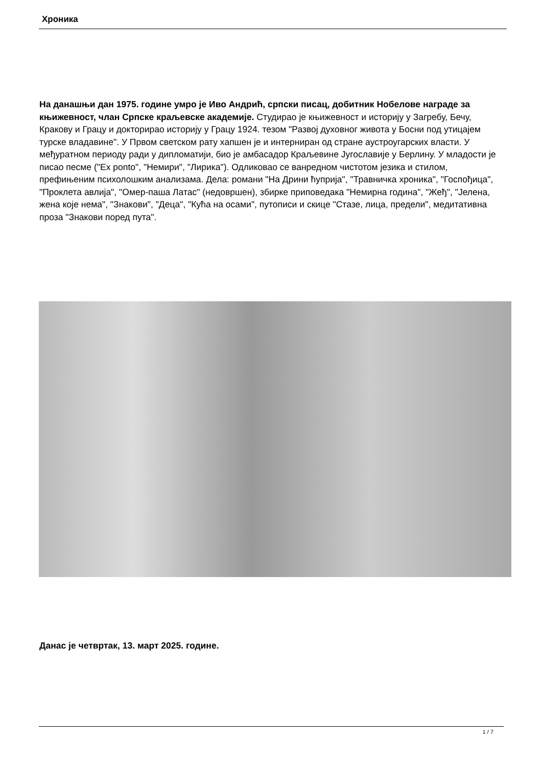Хроника
На данашњи дан 1975. године умро је Иво Андрић, српски писац, добитник Нобелове награде за књижевност, члан Српске краљевске академије. Студирао је књижевност и историју у Загребу, Бечу, Кракову и Грацу и докторирао историју у Грацу 1924. тезом "Развој духовног живота у Босни под утицајем турске владавине". У Првом светском рату хапшен је и интерниран од стране аустроугарских власти. У међуратном периоду ради у дипломатији, био је амбасадор Краљевине Југославије у Берлину. У младости је писао песме ("Ex ponto", "Немири", "Лирика"). Одликовао се ванредном чистотом језика и стилом, префињеним психолошким анализама. Дела: романи "На Дрини ћуприја", "Травничка хроника", "Госпођица", "Проклета авлија", "Омер-паша Латас" (недовршен), збирке приповедака "Немирна година", "Жеђ", "Јелена, жена које нема", "Знакови", "Деца", "Кућа на осами", путописи и скице "Стазе, лица, предели", медитативна проза "Знакови поред пута".
Данас је четвртак, 13. март 2025. године.
1 / 7